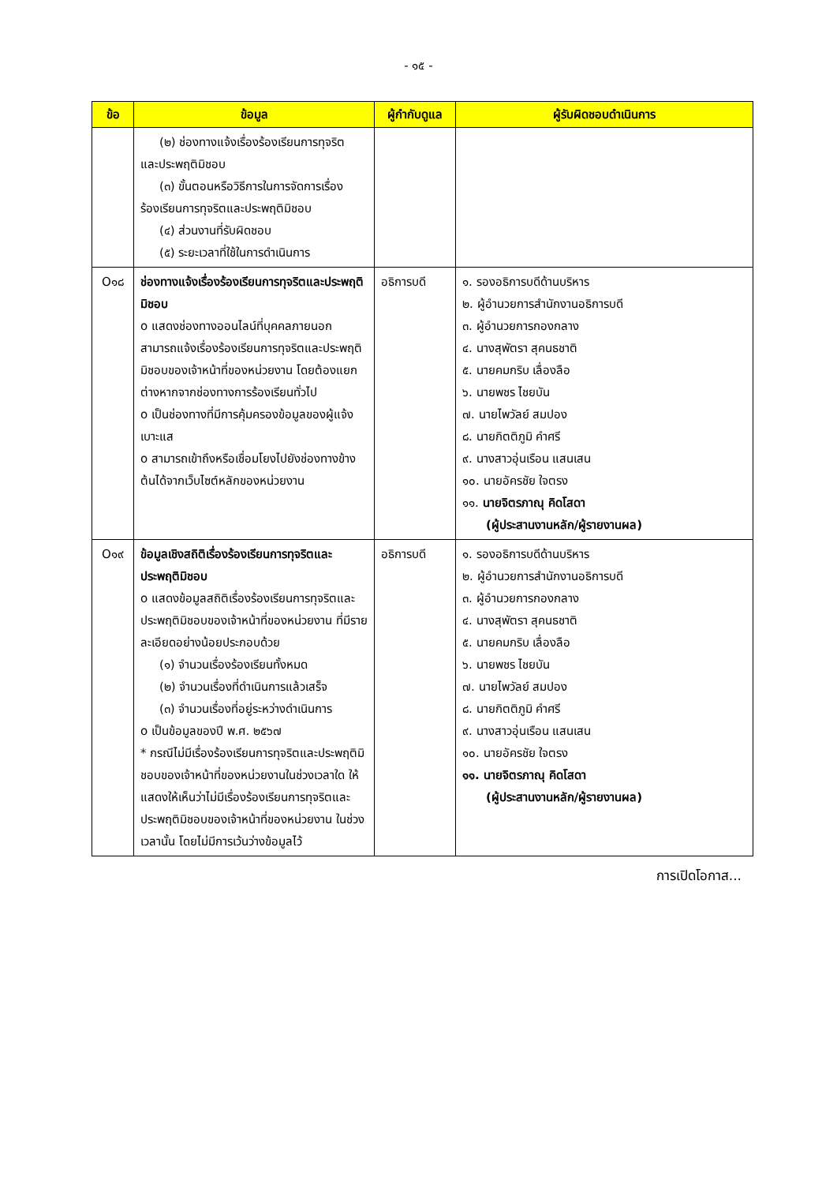- ๑๕ -
| ข้อ | ข้อมูล | ผู้กำกับดูแล | ผู้รับผิดชอบดำเนินการ |
| --- | --- | --- | --- |
| | (๒) ช่องทางแจ้งเรื่องร้องเรียนการทุจริต และประพฤติมิชอบ (๓) ขั้นตอนหรือวิธีการในการจัดการเรื่อง ร้องเรียนการทุจริตและประพฤติมิชอบ (๔) ส่วนงานที่รับผิดชอบ (๕) ระยะเวลาที่ใช้ในการดำเนินการ | | |
| O๑๘ | ช่องทางแจ้งเรื่องร้องเรียนการทุจริตและประพฤติมิชอบ o แสดงช่องทางออนไลน์ที่บุคคลภายนอกสามารถแจ้งเรื่องร้องเรียนการทุจริตและประพฤติมิชอบของเจ้าหน้าที่ของหน่วยงาน โดยต้องแยกต่างหากจากช่องทางการร้องเรียนทั่วไป o เป็นช่องทางที่มีการคุ้มครองข้อมูลของผู้แจ้งเบาะแส o สามารถเข้าถึงหรือเชื่อมโยงไปยังช่องทางข้างต้นได้จากเว็บไซต์หลักของหน่วยงาน | อธิการบดี | ๑. รองอธิการบดีด้านบริหาร ๒. ผู้อำนวยการสำนักงานอธิการบดี ๓. ผู้อำนวยการกองกลาง ๔. นางสุพัตรา สุคนธชาติ ๕. นายคมกริบ เลื่องลือ ๖. นายพชร ไชยบัน ๗. นายไพวัลย์ สมปอง ๘. นายกิตติภูมิ คำศรี ๙. นางสาวอุ่นเรือน แสนเสน ๑๐. นายอัครชัย ใจตรง ๑๑. นายจิตรภาณุ คิดโสดา (ผู้ประสานงานหลัก/ผู้รายงานผล) |
| O๑๙ | ข้อมูลเชิงสถิติเรื่องร้องเรียนการทุจริตและประพฤติมิชอบ o แสดงข้อมูลสถิติเรื่องร้องเรียนการทุจริตและประพฤติมิชอบของเจ้าหน้าที่ของหน่วยงาน ที่มีรายละเอียดอย่างน้อยประกอบด้วย (๑) จำนวนเรื่องร้องเรียนทั้งหมด (๒) จำนวนเรื่องที่ดำเนินการแล้วเสร็จ (๓) จำนวนเรื่องที่อยู่ระหว่างดำเนินการ o เป็นข้อมูลของปี พ.ศ. ๒๕๖๗ * กรณีไม่มีเรื่องร้องเรียนการทุจริตและประพฤติมิชอบของเจ้าหน้าที่ของหน่วยงานในช่วงเวลาใด ให้แสดงให้เห็นว่าไม่มีเรื่องร้องเรียนการทุจริตและประพฤติมิชอบของเจ้าหน้าที่ของหน่วยงาน ในช่วงเวลานั้น โดยไม่มีการเว้นว่างข้อมูลไว้ | อธิการบดี | ๑. รองอธิการบดีด้านบริหาร ๒. ผู้อำนวยการสำนักงานอธิการบดี ๓. ผู้อำนวยการกองกลาง ๔. นางสุพัตรา สุคนธชาติ ๕. นายคมกริบ เลื่องลือ ๖. นายพชร ไชยบัน ๗. นายไพวัลย์ สมปอง ๘. นายกิตติภูมิ คำศรี ๙. นางสาวอุ่นเรือน แสนเสน ๑๐. นายอัครชัย ใจตรง ๑๑. นายจิตรภาณุ คิดโสดา (ผู้ประสานงานหลัก/ผู้รายงานผล) |
การเปิดโอกาส...